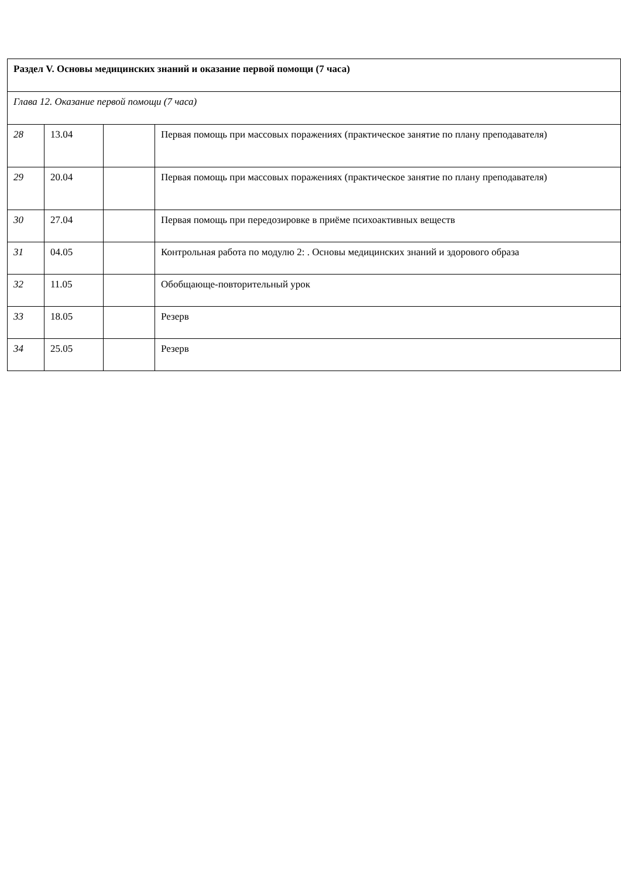| Раздел V. Основы медицинских знаний и оказание первой помощи (7 часа) | | | |
| Глава 12. Оказание первой помощи (7 часа) | | | |
| 28 | 13.04 | | Первая помощь при массовых поражениях (практическое занятие по плану преподавателя) |
| 29 | 20.04 | | Первая помощь при массовых поражениях (практическое занятие по плану преподавателя) |
| 30 | 27.04 | | Первая помощь при передозировке в приёме психоактивных веществ |
| 31 | 04.05 | | Контрольная работа по модулю 2: . Основы медицинских знаний и здорового образа |
| 32 | 11.05 | | Обобщающе-повторительный урок |
| 33 | 18.05 | | Резерв |
| 34 | 25.05 | | Резерв |